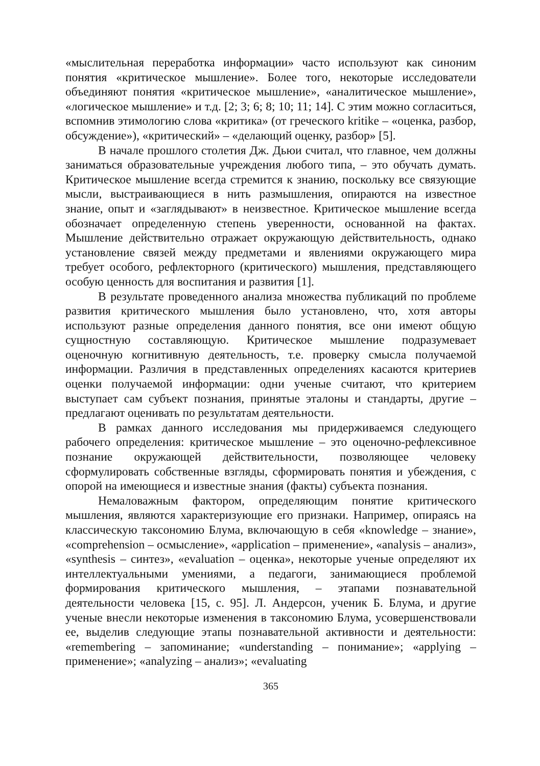«мыслительная переработка информации» часто используют как синоним понятия «критическое мышление». Более того, некоторые исследователи объединяют понятия «критическое мышление», «аналитическое мышление», «логическое мышление» и т.д. [2; 3; 6; 8; 10; 11; 14]. С этим можно согласиться, вспомнив этимологию слова «критика» (от греческого kritike – «оценка, разбор, обсуждение»), «критический» – «делающий оценку, разбор» [5].
В начале прошлого столетия Дж. Дьюи считал, что главное, чем должны заниматься образовательные учреждения любого типа, – это обучать думать. Критическое мышление всегда стремится к знанию, поскольку все связующие мысли, выстраивающиеся в нить размышления, опираются на известное знание, опыт и «заглядывают» в неизвестное. Критическое мышление всегда обозначает определенную степень уверенности, основанной на фактах. Мышление действительно отражает окружающую действительность, однако установление связей между предметами и явлениями окружающего мира требует особого, рефлекторного (критического) мышления, представляющего особую ценность для воспитания и развития [1].
В результате проведенного анализа множества публикаций по проблеме развития критического мышления было установлено, что, хотя авторы используют разные определения данного понятия, все они имеют общую сущностную составляющую. Критическое мышление подразумевает оценочную когнитивную деятельность, т.е. проверку смысла получаемой информации. Различия в представленных определениях касаются критериев оценки получаемой информации: одни ученые считают, что критерием выступает сам субъект познания, принятые эталоны и стандарты, другие – предлагают оценивать по результатам деятельности.
В рамках данного исследования мы придерживаемся следующего рабочего определения: критическое мышление – это оценочно-рефлексивное познание окружающей действительности, позволяющее человеку сформулировать собственные взгляды, сформировать понятия и убеждения, с опорой на имеющиеся и известные знания (факты) субъекта познания.
Немаловажным фактором, определяющим понятие критического мышления, являются характеризующие его признаки. Например, опираясь на классическую таксономию Блума, включающую в себя «knowledge – знание», «comprehension – осмысление», «application – применение», «analysis – анализ», «synthesis – синтез», «evaluation – оценка», некоторые ученые определяют их интеллектуальными умениями, а педагоги, занимающиеся проблемой формирования критического мышления, – этапами познавательной деятельности человека [15, с. 95]. Л. Андерсон, ученик Б. Блума, и другие ученые внесли некоторые изменения в таксономию Блума, усовершенствовали ее, выделив следующие этапы познавательной активности и деятельности: «remembering – запоминание; «understanding – понимание»; «applying – применение»; «analyzing – анализ»; «evaluating
365